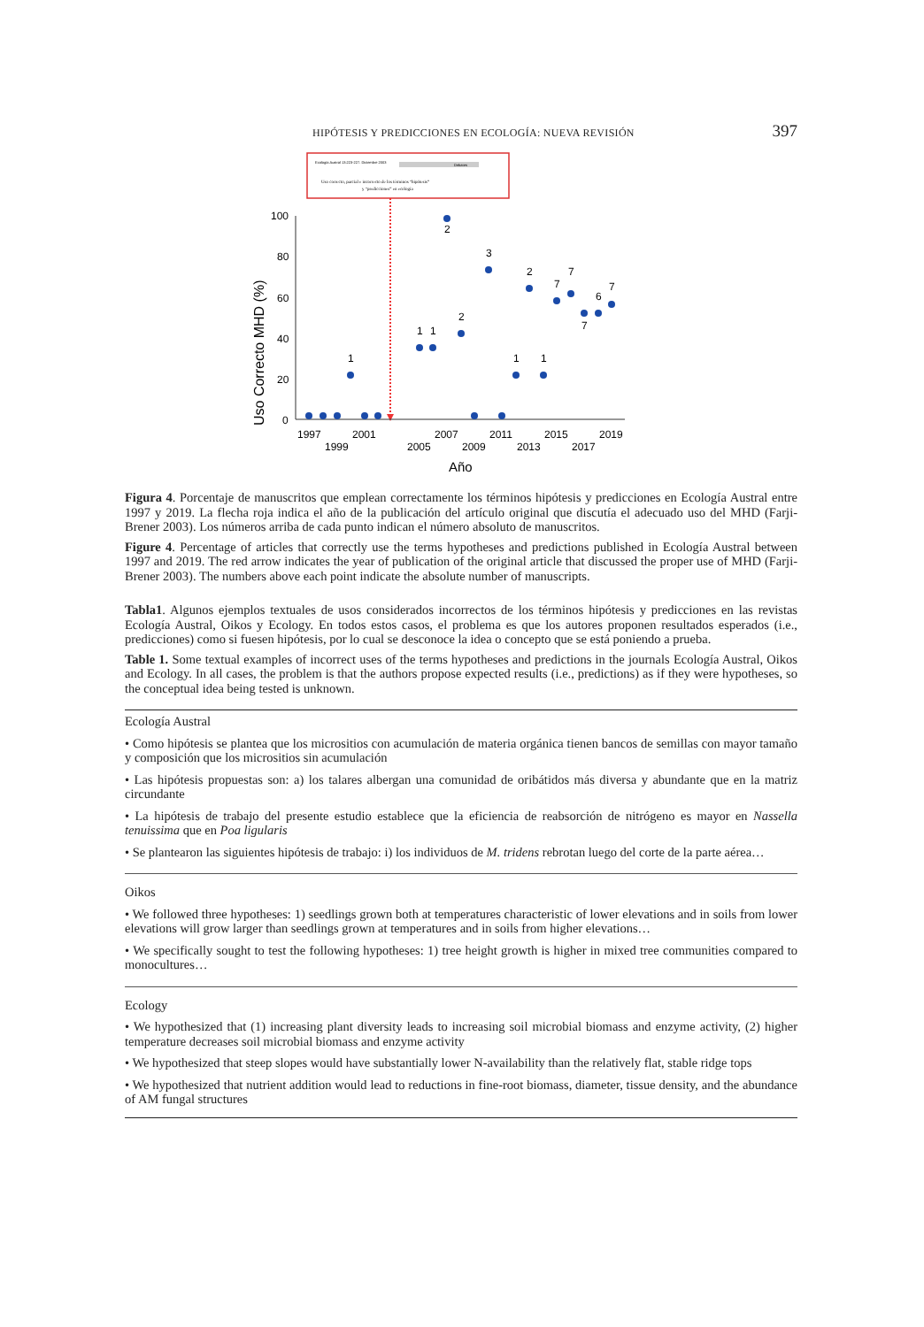HIPÓTESIS Y PREDICCIONES EN ECOLOGÍA: NUEVA REVISIÓN 397
Ecología Austral 13:223-227. Diciembre 2003
Debates
Uso correcto, parcial e incorrecto de los términos “hipótesis”
y “predicciones” en ecología
100
80
60
40
20
0
Uso Correcto MHD (%)
1997
2001
2007
2011
2015
2019
1999
2005
2009
2013
2017
Año
1
1
1
2
2
3
1
2
1
7
7
7
6
7
Figura 4. Porcentaje de manuscritos que emplean correctamente los términos hipótesis y predicciones en Ecología Austral entre 1997 y 2019. La flecha roja indica el año de la publicación del artículo original que discutía el adecuado uso del MHD (Farji-Brener 2003). Los números arriba de cada punto indican el número absoluto de manuscritos.
Figure 4. Percentage of articles that correctly use the terms hypotheses and predictions published in Ecología Austral between 1997 and 2019. The red arrow indicates the year of publication of the original article that discussed the proper use of MHD (Farji-Brener 2003). The numbers above each point indicate the absolute number of manuscripts.
Tabla1. Algunos ejemplos textuales de usos considerados incorrectos de los términos hipótesis y predicciones en las revistas Ecología Austral, Oikos y Ecology. En todos estos casos, el problema es que los autores proponen resultados esperados (i.e., predicciones) como si fuesen hipótesis, por lo cual se desconoce la idea o concepto que se está poniendo a prueba.
Table 1. Some textual examples of incorrect uses of the terms hypotheses and predictions in the journals Ecología Austral, Oikos and Ecology. In all cases, the problem is that the authors propose expected results (i.e., predictions) as if they were hypotheses, so the conceptual idea being tested is unknown.
| Ecología Austral |
| • Como hipótesis se plantea que los micrositios con acumulación de materia orgánica tienen bancos de semillas con mayor tamaño y composición que los micrositios sin acumulación |
| • Las hipótesis propuestas son: a) los talares albergan una comunidad de oribátidos más diversa y abundante que en la matriz circundante |
| • La hipótesis de trabajo del presente estudio establece que la eficiencia de reabsorción de nitrógeno es mayor en Nassella tenuissima que en Poa ligularis |
| • Se plantearon las siguientes hipótesis de trabajo: i) los individuos de M. tridens rebrotan luego del corte de la parte aérea… |
| Oikos |
| • We followed three hypotheses: 1) seedlings grown both at temperatures characteristic of lower elevations and in soils from lower elevations will grow larger than seedlings grown at temperatures and in soils from higher elevations… |
| • We specifically sought to test the following hypotheses: 1) tree height growth is higher in mixed tree communities compared to monocultures… |
| Ecology |
| • We hypothesized that (1) increasing plant diversity leads to increasing soil microbial biomass and enzyme activity, (2) higher temperature decreases soil microbial biomass and enzyme activity |
| • We hypothesized that steep slopes would have substantially lower N-availability than the relatively flat, stable ridge tops |
| • We hypothesized that nutrient addition would lead to reductions in fine-root biomass, diameter, tissue density, and the abundance of AM fungal structures |